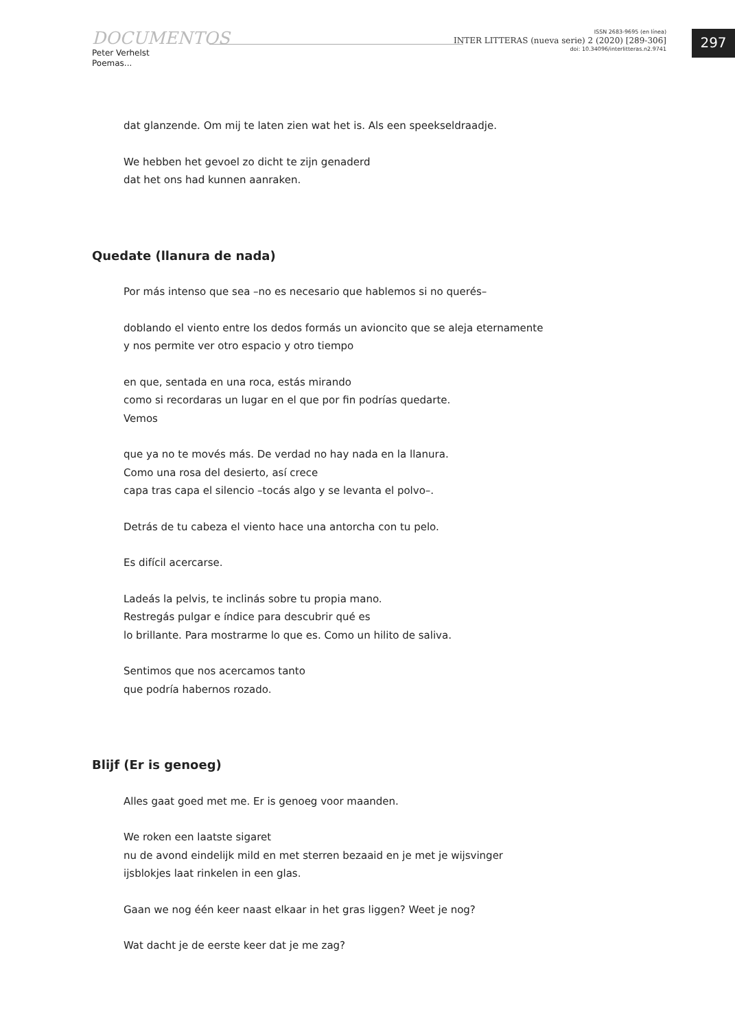DOCUMENTOS
Peter Verhelst
Poemas...
ISSN 2683-9695 (en línea)
INTER LITTERAS (nueva serie) 2 (2020) [289-306]
doi: 10.34096/interlitteras.n2.9741
297
dat glanzende. Om mij te laten zien wat het is. Als een speekseldraadje.
We hebben het gevoel zo dicht te zijn genaderd
dat het ons had kunnen aanraken.
Quedate (llanura de nada)
Por más intenso que sea –no es necesario que hablemos si no querés–
doblando el viento entre los dedos formás un avioncito que se aleja eternamente
y nos permite ver otro espacio y otro tiempo
en que, sentada en una roca, estás mirando
como si recordaras un lugar en el que por fin podrías quedarte.
Vemos
que ya no te movés más. De verdad no hay nada en la llanura.
Como una rosa del desierto, así crece
capa tras capa el silencio –tocás algo y se levanta el polvo–.
Detrás de tu cabeza el viento hace una antorcha con tu pelo.
Es difícil acercarse.
Ladeás la pelvis, te inclinás sobre tu propia mano.
Restregás pulgar e índice para descubrir qué es
lo brillante. Para mostrarme lo que es. Como un hilito de saliva.
Sentimos que nos acercamos tanto
que podría habernos rozado.
Blijf (Er is genoeg)
Alles gaat goed met me. Er is genoeg voor maanden.
We roken een laatste sigaret
nu de avond eindelijk mild en met sterren bezaaid en je met je wijsvinger
ijsblokjes laat rinkelen in een glas.
Gaan we nog één keer naast elkaar in het gras liggen? Weet je nog?
Wat dacht je de eerste keer dat je me zag?